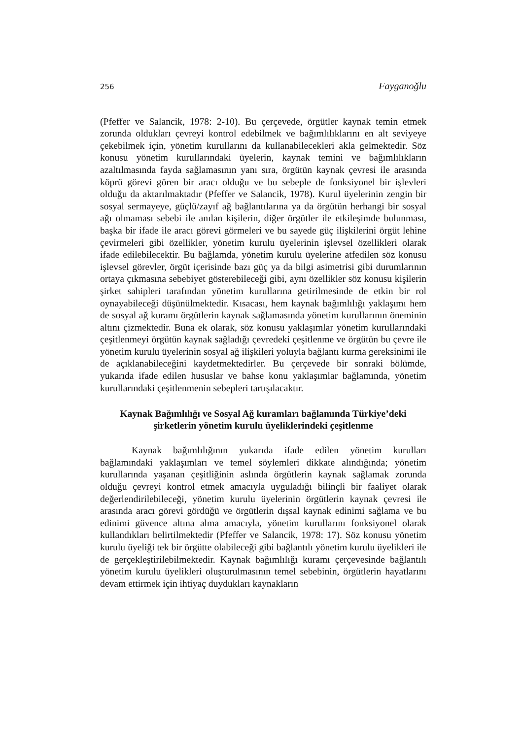256 Fayganoğlu
(Pfeffer ve Salancik, 1978: 2-10). Bu çerçevede, örgütler kaynak temin etmek zorunda oldukları çevreyi kontrol edebilmek ve bağımlılıklarını en alt seviyeye çekebilmek için, yönetim kurullarını da kullanabilecekleri akla gelmektedir. Söz konusu yönetim kurullarındaki üyelerin, kaynak temini ve bağımlılıkların azaltılmasında fayda sağlamasının yanı sıra, örgütün kaynak çevresi ile arasında köprü görevi gören bir aracı olduğu ve bu sebeple de fonksiyonel bir işlevleri olduğu da aktarılmaktadır (Pfeffer ve Salancik, 1978). Kurul üyelerinin zengin bir sosyal sermayeye, güçlü/zayıf ağ bağlantılarına ya da örgütün herhangi bir sosyal ağı olmaması sebebi ile anılan kişilerin, diğer örgütler ile etkileşimde bulunması, başka bir ifade ile aracı görevi görmeleri ve bu sayede güç ilişkilerini örgüt lehine çevirmeleri gibi özellikler, yönetim kurulu üyelerinin işlevsel özellikleri olarak ifade edilebilecektir. Bu bağlamda, yönetim kurulu üyelerine atfedilen söz konusu işlevsel görevler, örgüt içerisinde bazı güç ya da bilgi asimetrisi gibi durumlarının ortaya çıkmasına sebebiyet gösterebileceği gibi, aynı özellikler söz konusu kişilerin şirket sahipleri tarafından yönetim kurullarına getirilmesinde de etkin bir rol oynayabileceği düşünülmektedir. Kısacası, hem kaynak bağımlılığı yaklaşımı hem de sosyal ağ kuramı örgütlerin kaynak sağlamasında yönetim kurullarının öneminin altını çizmektedir. Buna ek olarak, söz konusu yaklaşımlar yönetim kurullarındaki çeşitlenmeyi örgütün kaynak sağladığı çevredeki çeşitlenme ve örgütün bu çevre ile yönetim kurulu üyelerinin sosyal ağ ilişkileri yoluyla bağlantı kurma gereksinimi ile de açıklanabileceğini kaydetmektedirler. Bu çerçevede bir sonraki bölümde, yukarıda ifade edilen hususlar ve bahse konu yaklaşımlar bağlamında, yönetim kurullarındaki çeşitlenmenin sebepleri tartışılacaktır.
Kaynak Bağımlılığı ve Sosyal Ağ kuramları bağlamında Türkiye’deki şirketlerin yönetim kurulu üyeliklerindeki çeşitlenme
Kaynak bağımlılığının yukarıda ifade edilen yönetim kurulları bağlamındaki yaklaşımları ve temel söylemleri dikkate alındığında; yönetim kurullarında yaşanan çeşitliğinin aslında örgütlerin kaynak sağlamak zorunda olduğu çevreyi kontrol etmek amacıyla uyguladığı bilinçli bir faaliyet olarak değerlendirilebileceği, yönetim kurulu üyelerinin örgütlerin kaynak çevresi ile arasında aracı görevi gördüğü ve örgütlerin dışsal kaynak edinimi sağlama ve bu edinimi güvence altına alma amacıyla, yönetim kurullarını fonksiyonel olarak kullandıkları belirtilmektedir (Pfeffer ve Salancik, 1978: 17). Söz konusu yönetim kurulu üyeliği tek bir örgütte olabileceği gibi bağlantılı yönetim kurulu üyelikleri ile de gerçekleştirilebilmektedir. Kaynak bağımlılığı kuramı çerçevesinde bağlantılı yönetim kurulu üyelikleri oluşturulmasının temel sebebinin, örgütlerin hayatlarını devam ettirmek için ihtiyaç duydukları kaynakların